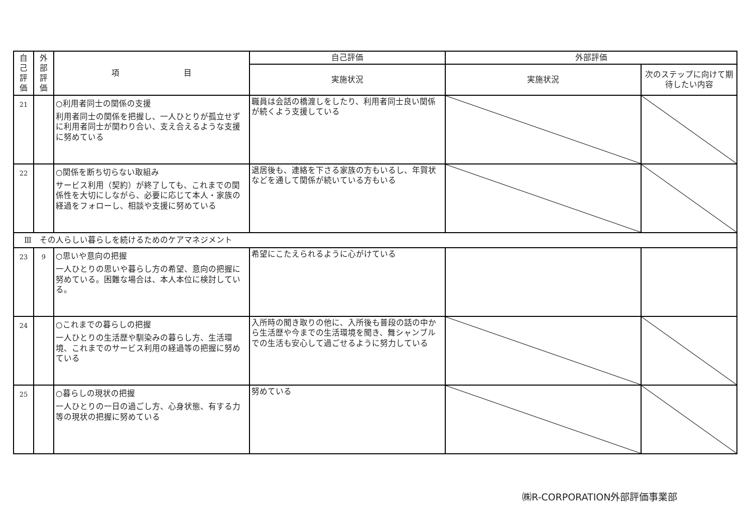| 自 己 評 価 | 外 部 評 価 | 項 目 | 自己評価 | 外部評価 | |
| --- | --- | --- | --- | --- | --- |
| | | | 実施状況 | 実施状況 | 次のステップに向けて期待したい内容 |
| 21 | | ○利用者同士の関係の支援 利用者同士の関係を把握し、一人ひとりが孤立せずに利用者同士が関わり合い、支え合えるような支援に努めている | 職員は会話の橋渡しをしたり、利用者同士良い関係が続くよう支援している | | |
| 22 | | ○関係を断ち切らない取組み サービス利用（契約）が終了しても、これまでの関係性を大切にしながら、必要に応じて本人・家族の経過をフォローし、相談や支援に努めている | 退居後も、連絡を下さる家族の方もいるし、年賀状などを通して関係が続いている方もいる | | |
| Ⅲ その人らしい暮らしを続けるためのケアマネジメント | | | | | |
| 23 | 9 | ○思いや意向の把握 一人ひとりの思いや暮らし方の希望、意向の把握に努めている。困難な場合は、本人本位に検討している。 | 希望にこたえられるように心がけている | | |
| 24 | | ○これまでの暮らしの把握 一人ひとりの生活歴や馴染みの暮らし方、生活環境、これまでのサービス利用の経過等の把握に努めている | 入所時の聞き取りの他に、入所後も普段の話の中から生活歴や今までの生活環境を聞き、舞シャンブルでの生活も安心して過ごせるように努力している | | |
| 25 | | ○暮らしの現状の把握 一人ひとりの一日の過ごし方、心身状態、有する力等の現状の把握に努めている | 努めている | | |
㈱R-CORPORATION外部評価事業部